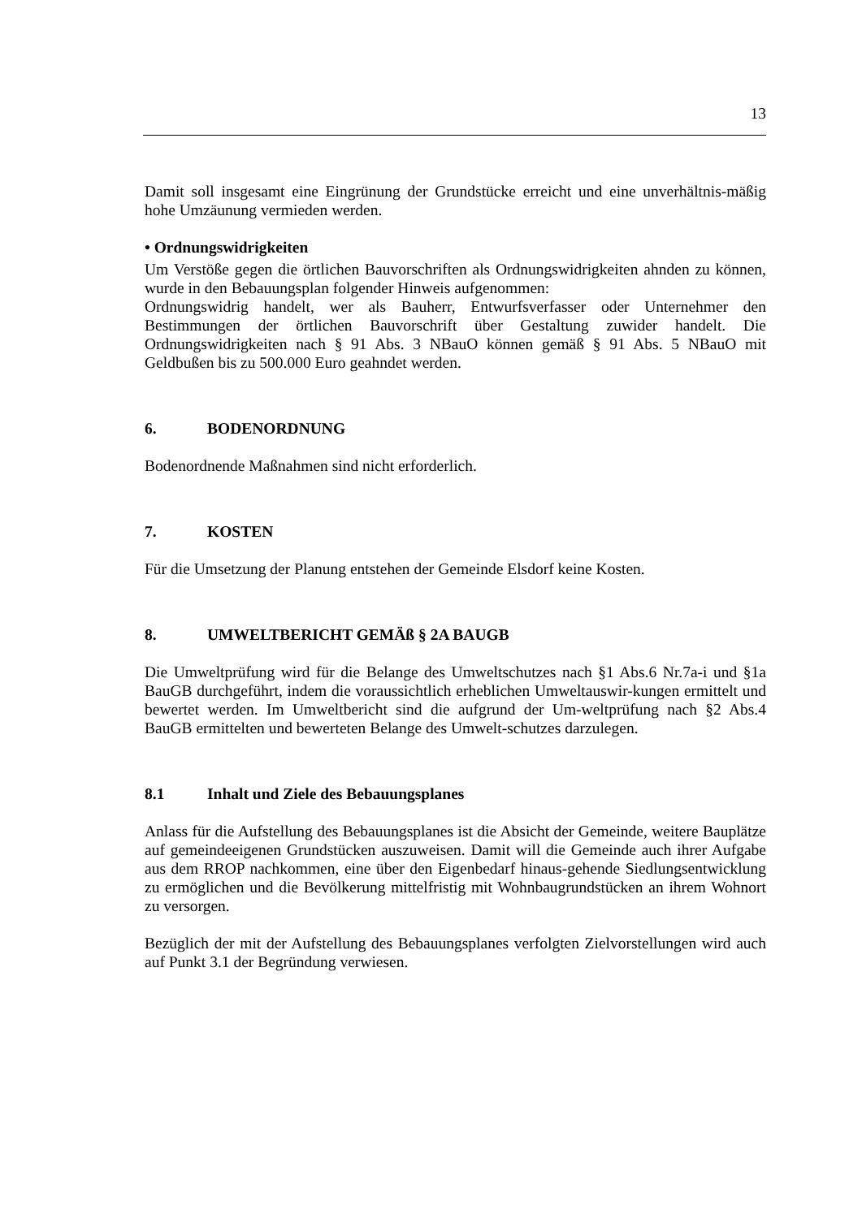13
Damit soll insgesamt eine Eingrünung der Grundstücke erreicht und eine unverhältnis-mäßig hohe Umzäunung vermieden werden.
• Ordnungswidrigkeiten
Um Verstöße gegen die örtlichen Bauvorschriften als Ordnungswidrigkeiten ahnden zu können, wurde in den Bebauungsplan folgender Hinweis aufgenommen:
Ordnungswidrig handelt, wer als Bauherr, Entwurfsverfasser oder Unternehmer den Bestimmungen der örtlichen Bauvorschrift über Gestaltung zuwider handelt. Die Ordnungswidrigkeiten nach § 91 Abs. 3 NBauO können gemäß § 91 Abs. 5 NBauO mit Geldbußen bis zu 500.000 Euro geahndet werden.
6. BODENORDNUNG
Bodenordnende Maßnahmen sind nicht erforderlich.
7. KOSTEN
Für die Umsetzung der Planung entstehen der Gemeinde Elsdorf keine Kosten.
8. UMWELTBERICHT GEMÄß § 2A BAUGB
Die Umweltprüfung wird für die Belange des Umweltschutzes nach §1 Abs.6 Nr.7a-i und §1a BauGB durchgeführt, indem die voraussichtlich erheblichen Umweltauswir-kungen ermittelt und bewertet werden. Im Umweltbericht sind die aufgrund der Um-weltprüfung nach §2 Abs.4 BauGB ermittelten und bewerteten Belange des Umwelt-schutzes darzulegen.
8.1 Inhalt und Ziele des Bebauungsplanes
Anlass für die Aufstellung des Bebauungsplanes ist die Absicht der Gemeinde, weitere Bauplätze auf gemeindeeigenen Grundstücken auszuweisen. Damit will die Gemeinde auch ihrer Aufgabe aus dem RROP nachkommen, eine über den Eigenbedarf hinaus-gehende Siedlungsentwicklung zu ermöglichen und die Bevölkerung mittelfristig mit Wohnbaugrundstücken an ihrem Wohnort zu versorgen.
Bezüglich der mit der Aufstellung des Bebauungsplanes verfolgten Zielvorstellungen wird auch auf Punkt 3.1 der Begründung verwiesen.